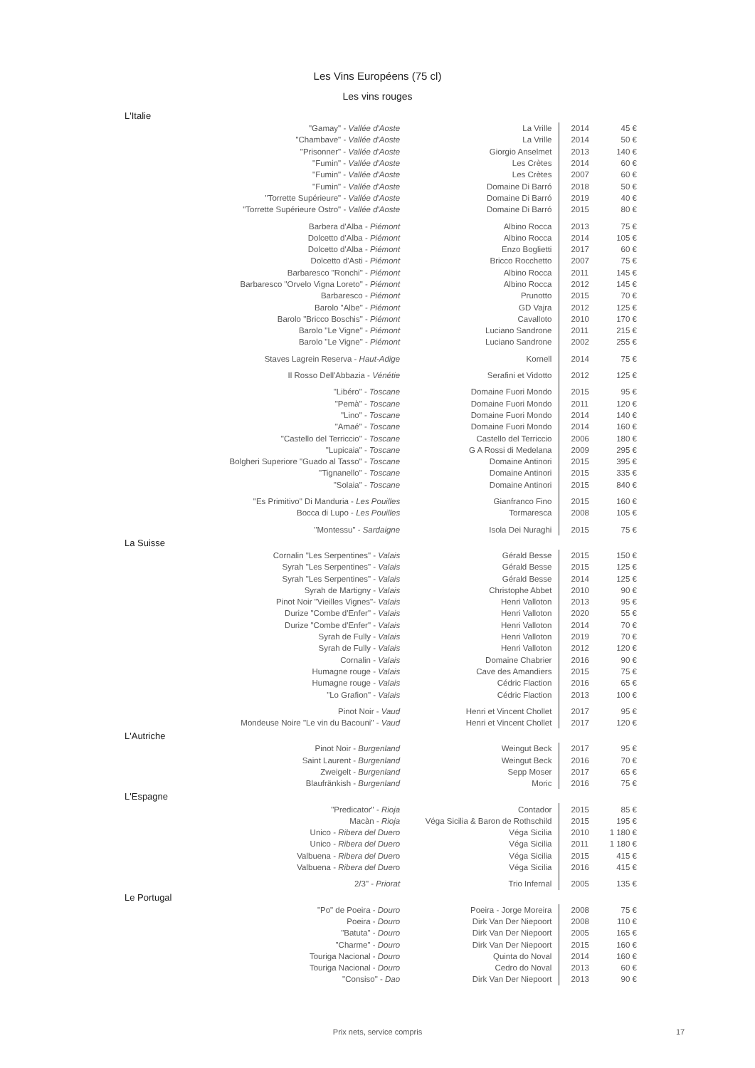Les Vins Européens (75 cl)
Les vins rouges
L'Italie
| "Gamay" - Vallée d'Aoste | La Vrille | 2014 | 45 € |
| "Chambave" - Vallée d'Aoste | La Vrille | 2014 | 50 € |
| "Prisonner" - Vallée d'Aoste | Giorgio Anselmet | 2013 | 140 € |
| "Fumin" - Vallée d'Aoste | Les Crètes | 2014 | 60 € |
| "Fumin" - Vallée d'Aoste | Les Crètes | 2007 | 60 € |
| "Fumin" - Vallée d'Aoste | Domaine Di Barró | 2018 | 50 € |
| "Torrette Supérieure" - Vallée d'Aoste | Domaine Di Barró | 2019 | 40 € |
| "Torrette Supérieure Ostro" - Vallée d'Aoste | Domaine Di Barró | 2015 | 80 € |
| Barbera d'Alba - Piémont | Albino Rocca | 2013 | 75 € |
| Dolcetto d'Alba - Piémont | Albino Rocca | 2014 | 105 € |
| Dolcetto d'Alba - Piémont | Enzo Boglietti | 2017 | 60 € |
| Dolcetto d'Asti - Piémont | Bricco Rocchetto | 2007 | 75 € |
| Barbaresco "Ronchi" - Piémont | Albino Rocca | 2011 | 145 € |
| Barbaresco "Orvelo Vigna Loreto" - Piémont | Albino Rocca | 2012 | 145 € |
| Barbaresco - Piémont | Prunotto | 2015 | 70 € |
| Barolo "Albe" - Piémont | GD Vajra | 2012 | 125 € |
| Barolo "Bricco Boschis" - Piémont | Cavalloto | 2010 | 170 € |
| Barolo "Le Vigne" - Piémont | Luciano Sandrone | 2011 | 215 € |
| Barolo "Le Vigne" - Piémont | Luciano Sandrone | 2002 | 255 € |
| Staves Lagrein Reserva - Haut-Adige | Kornell | 2014 | 75 € |
| Il Rosso Dell'Abbazia - Vénétie | Serafini et Vidotto | 2012 | 125 € |
| "Libéro" - Toscane | Domaine Fuori Mondo | 2015 | 95 € |
| "Pemà" - Toscane | Domaine Fuori Mondo | 2011 | 120 € |
| "Lino" - Toscane | Domaine Fuori Mondo | 2014 | 140 € |
| "Amaé" - Toscane | Domaine Fuori Mondo | 2014 | 160 € |
| "Castello del Terriccio" - Toscane | Castello del Terriccio | 2006 | 180 € |
| "Lupicaia" - Toscane | G A Rossi di Medelana | 2009 | 295 € |
| Bolgheri Superiore "Guado al Tasso" - Toscane | Domaine Antinori | 2015 | 395 € |
| "Tignanello" - Toscane | Domaine Antinori | 2015 | 335 € |
| "Solaia" - Toscane | Domaine Antinori | 2015 | 840 € |
| "Es Primitivo" Di Manduria - Les Pouilles | Gianfranco Fino | 2015 | 160 € |
| Bocca di Lupo - Les Pouilles | Tormaresca | 2008 | 105 € |
| "Montessu" - Sardaigne | Isola Dei Nuraghi | 2015 | 75 € |
La Suisse
| Cornalin "Les Serpentines" - Valais | Gérald Besse | 2015 | 150 € |
| Syrah "Les Serpentines" - Valais | Gérald Besse | 2015 | 125 € |
| Syrah "Les Serpentines" - Valais | Gérald Besse | 2014 | 125 € |
| Syrah de Martigny - Valais | Christophe Abbet | 2010 | 90 € |
| Pinot Noir "Vieilles Vignes"- Valais | Henri Valloton | 2013 | 95 € |
| Durize "Combe d'Enfer" - Valais | Henri Valloton | 2020 | 55 € |
| Durize "Combe d'Enfer" - Valais | Henri Valloton | 2014 | 70 € |
| Syrah de Fully - Valais | Henri Valloton | 2019 | 70 € |
| Syrah de Fully - Valais | Henri Valloton | 2012 | 120 € |
| Cornalin - Valais | Domaine Chabrier | 2016 | 90 € |
| Humagne rouge - Valais | Cave des Amandiers | 2015 | 75 € |
| Humagne rouge - Valais | Cédric Flaction | 2016 | 65 € |
| "Lo Grafion" - Valais | Cédric Flaction | 2013 | 100 € |
| Pinot Noir - Vaud | Henri et Vincent Chollet | 2017 | 95 € |
| Mondeuse Noire "Le vin du Bacouni" - Vaud | Henri et Vincent Chollet | 2017 | 120 € |
L'Autriche
| Pinot Noir - Burgenland | Weingut Beck | 2017 | 95 € |
| Saint Laurent - Burgenland | Weingut Beck | 2016 | 70 € |
| Zweigelt - Burgenland | Sepp Moser | 2017 | 65 € |
| Blaufränkish - Burgenland | Moric | 2016 | 75 € |
L'Espagne
| "Predicator" - Rioja | Contador | 2015 | 85 € |
| Macàn - Rioja | Véga Sicilia & Baron de Rothschild | 2015 | 195 € |
| Unico - Ribera del Duero | Véga Sicilia | 2010 | 1 180 € |
| Unico - Ribera del Duero | Véga Sicilia | 2011 | 1 180 € |
| Valbuena - Ribera del Duer o | Véga Sicilia | 2015 | 415 € |
| Valbuena - Ribera del Duer o | Véga Sicilia | 2016 | 415 € |
| 2/3" - Priorat | Trio Infernal | 2005 | 135 € |
Le Portugal
| "Po" de Poeira - Douro | Poeira - Jorge Moreira | 2008 | 75 € |
| Poeira - Douro | Dirk Van Der Niepoort | 2008 | 110 € |
| "Batuta" - Douro | Dirk Van Der Niepoort | 2005 | 165 € |
| "Charme" - Douro | Dirk Van Der Niepoort | 2015 | 160 € |
| Touriga Nacional - Douro | Quinta do Noval | 2014 | 160 € |
| Touriga Nacional - Douro | Cedro do Noval | 2013 | 60 € |
| "Consiso" - Dao | Dirk Van Der Niepoort | 2013 | 90 € |
Prix nets, service compris 17